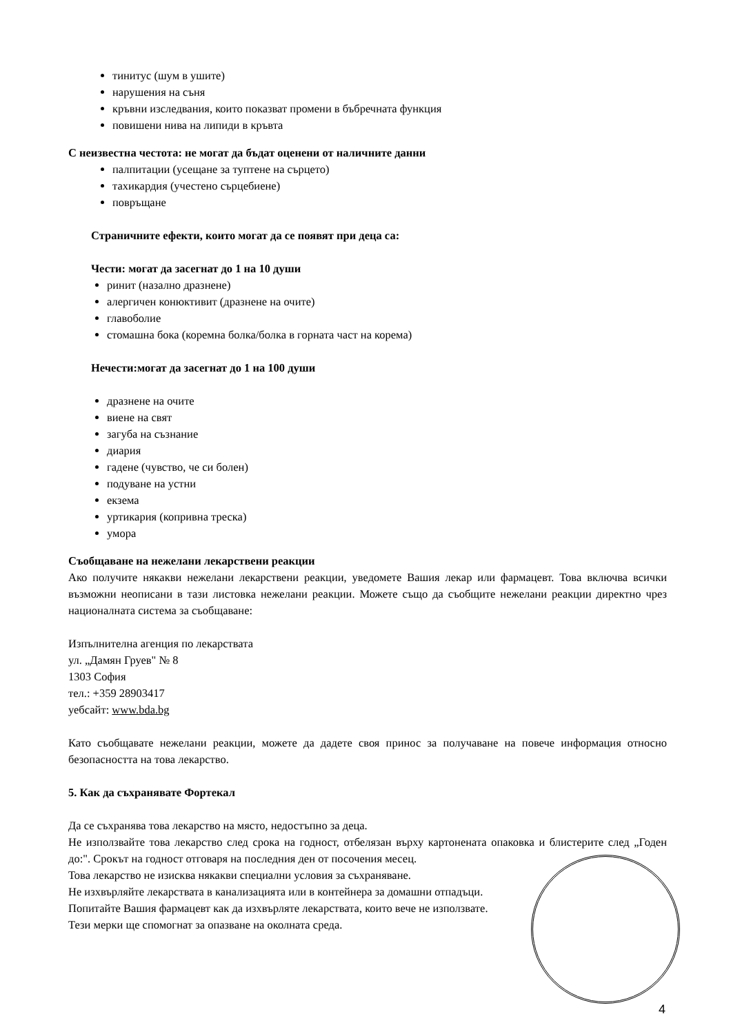тинитус (шум в ушите)
нарушения на съня
кръвни изследвания, които показват промени в бъбречната функция
повишени нива на липиди в кръвта
С неизвестна честота: не могат да бъдат оценени от наличните данни
палпитации (усещане за туптене на сърцето)
тахикардия (учестено сърцебиене)
повръщане
Страничните ефекти, които могат да се появят при деца са:
Чести: могат да засегнат до 1 на 10 души
ринит (назално дразнене)
алергичен конюктивит (дразнене на очите)
главоболие
стомашна бока (коремна болка/болка в горната част на корема)
Нечести:могат да засегнат до 1 на 100 души
дразнене на очите
виене на свят
загуба на съзнание
диария
гадене (чувство, че си болен)
подуване на устни
екзема
уртикария (копривна треска)
умора
Съобщаване на нежелани лекарствени реакции
Ако получите някакви нежелани лекарствени реакции, уведомете Вашия лекар или фармацевт. Това включва всички възможни неописани в тази листовка нежелани реакции. Можете също да съобщите нежелани реакции директно чрез националната система за съобщаване:
Изпълнителна агенция по лекарствата
ул. „Дамян Груев" № 8
1303 София
тел.: +359 28903417
уебсайт: www.bda.bg
Като съобщавате нежелани реакции, можете да дадете своя принос за получаване на повече информация относно безопасността на това лекарство.
5. Как да съхранявате Фортекал
Да се съхранява това лекарство на място, недостъпно за деца.
Не използвайте това лекарство след срока на годност, отбелязан върху картонената опаковка и блистерите след „Годен до:". Срокът на годност отговаря на последния ден от посочения месец.
Това лекарство не изисква някакви специални условия за съхраняване.
Не изхвърляйте лекарствата в канализацията или в контейнера за домашни отпадъци.
Попитайте Вашия фармацевт как да изхвърляте лекарствата, които вече не използвате.
Тези мерки ще спомогнат за опазване на околната среда.
4